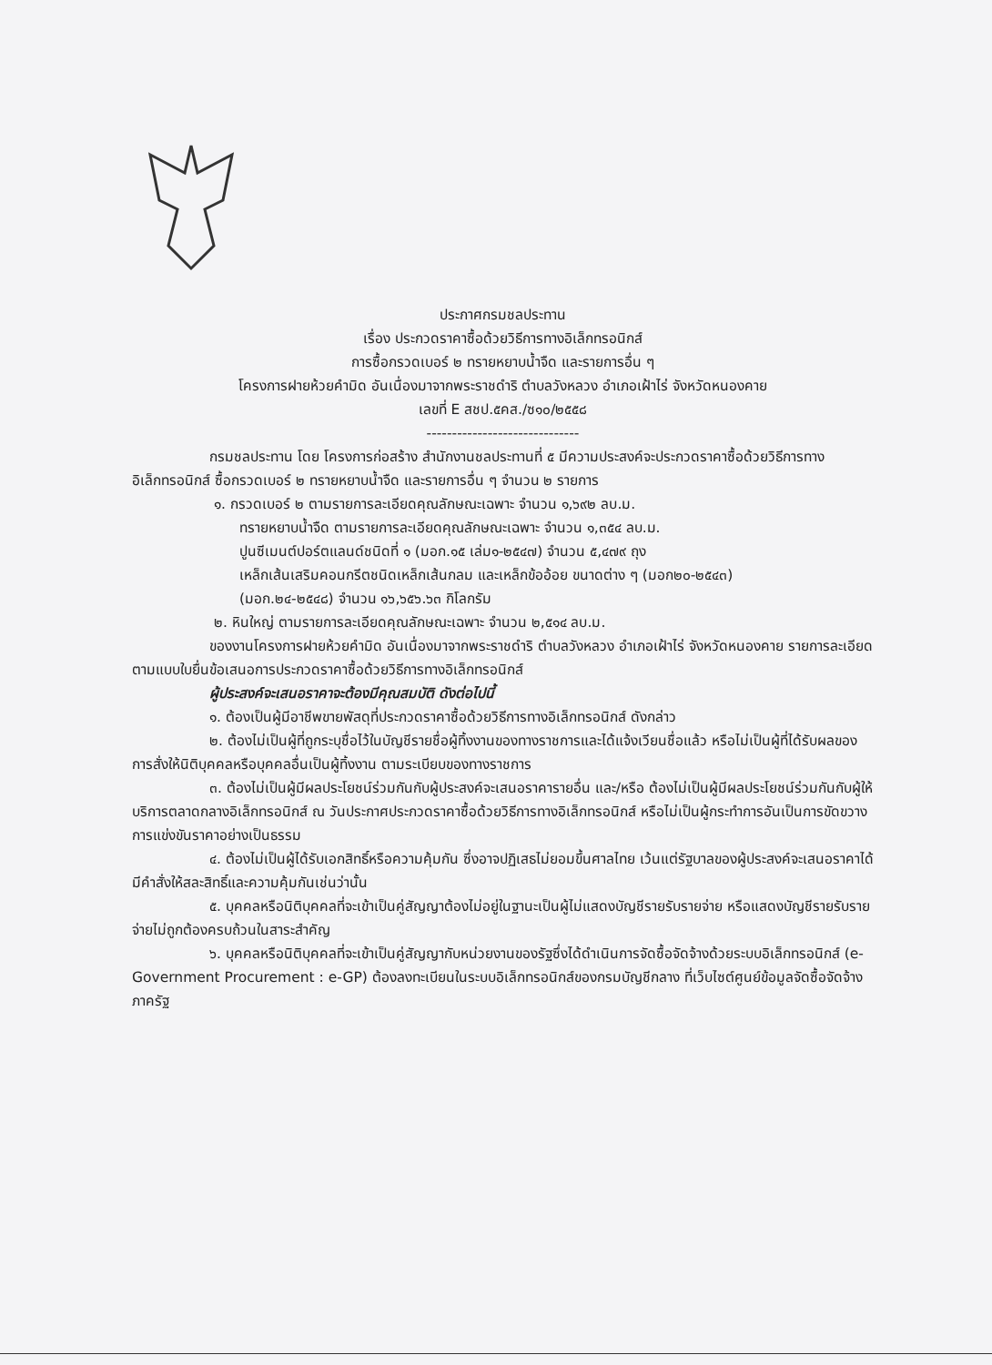ประกาศกรมชลประทาน
เรื่อง ประกวดราคาซื้อด้วยวิธีการทางอิเล็กทรอนิกส์
การซื้อกรวดเบอร์ ๒ ทรายหยาบน้ำจืด และรายการอื่น ๆ
โครงการฝายห้วยคำมิด อันเนื่องมาจากพระราชดำริ ตำบลวังหลวง อำเภอเฝ้าไร่ จังหวัดหนองคาย
เลขที่ E สชป.๕คส./ซ๑๐/๒๕๕๘
------------------------------
กรมชลประทาน โดย โครงการก่อสร้าง สำนักงานชลประทานที่ ๕ มีความประสงค์จะประกวดราคาซื้อด้วยวิธีการทางอิเล็กทรอนิกส์ ซื้อกรวดเบอร์ ๒ ทรายหยาบน้ำจืด และรายการอื่น ๆ จำนวน ๒ รายการ
๑. กรวดเบอร์ ๒ ตามรายการละเอียดคุณลักษณะเฉพาะ จำนวน ๑,๖๙๒ ลบ.ม.
ทรายหยาบน้ำจืด ตามรายการละเอียดคุณลักษณะเฉพาะ จำนวน ๑,๓๕๔ ลบ.ม.
ปูนซีเมนต์ปอร์ตแลนด์ชนิดที่ ๑ (มอก.๑๕ เล่ม๑-๒๕๔๗) จำนวน ๕,๔๗๙ ถุง
เหล็กเส้นเสริมคอนกรีตชนิดเหล็กเส้นกลม และเหล็กข้ออ้อย ขนาดต่าง ๆ (มอก๒๐-๒๕๔๓)
(มอก.๒๔-๒๕๔๘) จำนวน ๑๖,๖๕๖.๖๓ กิโลกรัม
๒. หินใหญ่ ตามรายการละเอียดคุณลักษณะเฉพาะ จำนวน ๒,๕๑๔ ลบ.ม.
ของงานโครงการฝายห้วยคำมิด อันเนื่องมาจากพระราชดำริ ตำบลวังหลวง อำเภอเฝ้าไร่ จังหวัดหนองคาย รายการละเอียดตามแบบใบยื่นข้อเสนอการประกวดราคาซื้อด้วยวิธีการทางอิเล็กทรอนิกส์
ผู้ประสงค์จะเสนอราคาจะต้องมีคุณสมบัติ ดังต่อไปนี้
๑. ต้องเป็นผู้มีอาชีพขายพัสดุที่ประกวดราคาซื้อด้วยวิธีการทางอิเล็กทรอนิกส์ ดังกล่าว
๒. ต้องไม่เป็นผู้ที่ถูกระบุชื่อไว้ในบัญชีรายชื่อผู้ทิ้งงานของทางราชการและได้แจ้งเวียนชื่อแล้ว หรือไม่เป็นผู้ที่ได้รับผลของการสั่งให้นิติบุคคลหรือบุคคลอื่นเป็นผู้ทิ้งงาน ตามระเบียบของทางราชการ
๓. ต้องไม่เป็นผู้มีผลประโยชน์ร่วมกันกับผู้ประสงค์จะเสนอราคารายอื่น และ/หรือ ต้องไม่เป็นผู้มีผลประโยชน์ร่วมกันกับผู้ให้บริการตลาดกลางอิเล็กทรอนิกส์ ณ วันประกาศประกวดราคาซื้อด้วยวิธีการทางอิเล็กทรอนิกส์ หรือไม่เป็นผู้กระทำการอันเป็นการขัดขวางการแข่งขันราคาอย่างเป็นธรรม
๔. ต้องไม่เป็นผู้ได้รับเอกสิทธิ์หรือความคุ้มกัน ซึ่งอาจปฏิเสธไม่ยอมขึ้นศาลไทย เว้นแต่รัฐบาลของผู้ประสงค์จะเสนอราคาได้มีคำสั่งให้สละสิทธิ์และความคุ้มกันเช่นว่านั้น
๕. บุคคลหรือนิติบุคคลที่จะเข้าเป็นคู่สัญญาต้องไม่อยู่ในฐานะเป็นผู้ไม่แสดงบัญชีรายรับรายจ่าย หรือแสดงบัญชีรายรับรายจ่ายไม่ถูกต้องครบถ้วนในสาระสำคัญ
๖. บุคคลหรือนิติบุคคลที่จะเข้าเป็นคู่สัญญากับหน่วยงานของรัฐซึ่งได้ดำเนินการจัดซื้อจัดจ้างด้วยระบบอิเล็กทรอนิกส์ (e-Government Procurement : e-GP) ต้องลงทะเบียนในระบบอิเล็กทรอนิกส์ของกรมบัญชีกลาง ที่เว็บไซต์ศูนย์ข้อมูลจัดซื้อจัดจ้างภาครัฐ